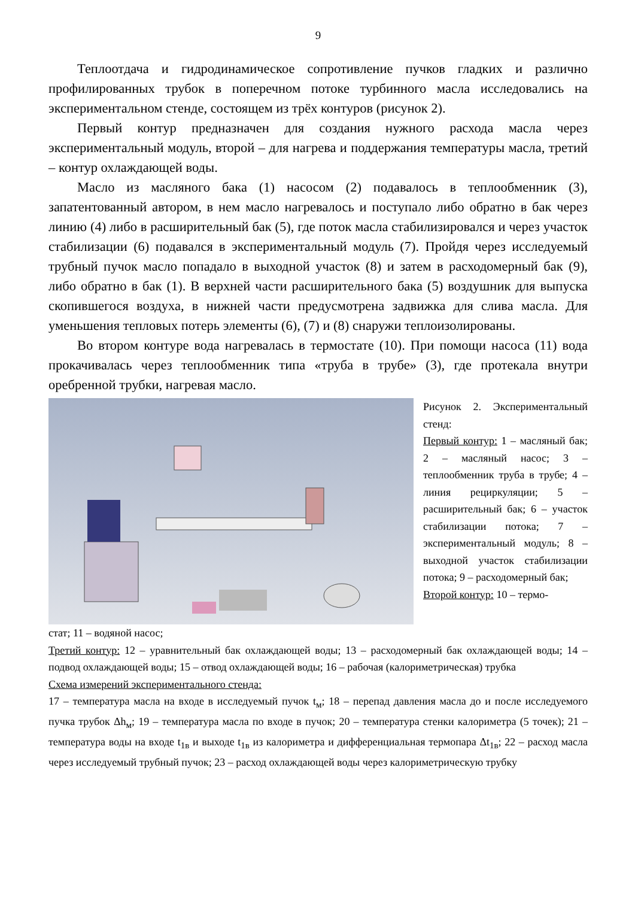9
Теплоотдача и гидродинамическое сопротивление пучков гладких и различно профилированных трубок в поперечном потоке турбинного масла исследовались на экспериментальном стенде, состоящем из трёх контуров (рисунок 2).
Первый контур предназначен для создания нужного расхода масла через экспериментальный модуль, второй – для нагрева и поддержания температуры масла, третий – контур охлаждающей воды.
Масло из масляного бака (1) насосом (2) подавалось в теплообменник (3), запатентованный автором, в нем масло нагревалось и поступало либо обратно в бак через линию (4) либо в расширительный бак (5), где поток масла стабилизировался и через участок стабилизации (6) подавался в экспериментальный модуль (7). Пройдя через исследуемый трубный пучок масло попадало в выходной участок (8) и затем в расходомерный бак (9), либо обратно в бак (1). В верхней части расширительного бака (5) воздушник для выпуска скопившегося воздуха, в нижней части предусмотрена задвижка для слива масла. Для уменьшения тепловых потерь элементы (6), (7) и (8) снаружи теплоизолированы.
Во втором контуре вода нагревалась в термостате (10). При помощи насоса (11) вода прокачивалась через теплообменник типа «труба в трубе» (3), где протекала внутри оребренной трубки, нагревая масло.
Рисунок 2. Экспериментальный стенд:
Первый контур: 1 – масляный бак; 2 – масляный насос; 3 – теплообменник труба в трубе; 4 – линия рециркуляции; 5 – расширительный бак; 6 – участок стабилизации потока; 7 – экспериментальный модуль; 8 – выходной участок стабилизации потока; 9 – расходомерный бак;
Второй контур: 10 – термо-
стат; 11 – водяной насос;
Третий контур: 12 – уравнительный бак охлаждающей воды; 13 – расходомерный бак охлаждающей воды; 14 – подвод охлаждающей воды; 15 – отвод охлаждающей воды; 16 – рабочая (калориметрическая) трубка
Схема измерений экспериментального стенда:
17 – температура масла на входе в исследуемый пучок t<sub>м</sub>; 18 – перепад давления масла до и после исследуемого пучка трубок Δh<sub>м</sub>; 19 – температура масла по входе в пучок; 20 – температура стенки калориметра (5 точек); 21 –температура воды на входе t<sub>1в</sub> и выходе t<sub>1в</sub> из калориметра и дифференциальная термопара Δt<sub>1в</sub>; 22 – расход масла через исследуемый трубный пучок; 23 – расход охлаждающей воды через калориметрическую трубку